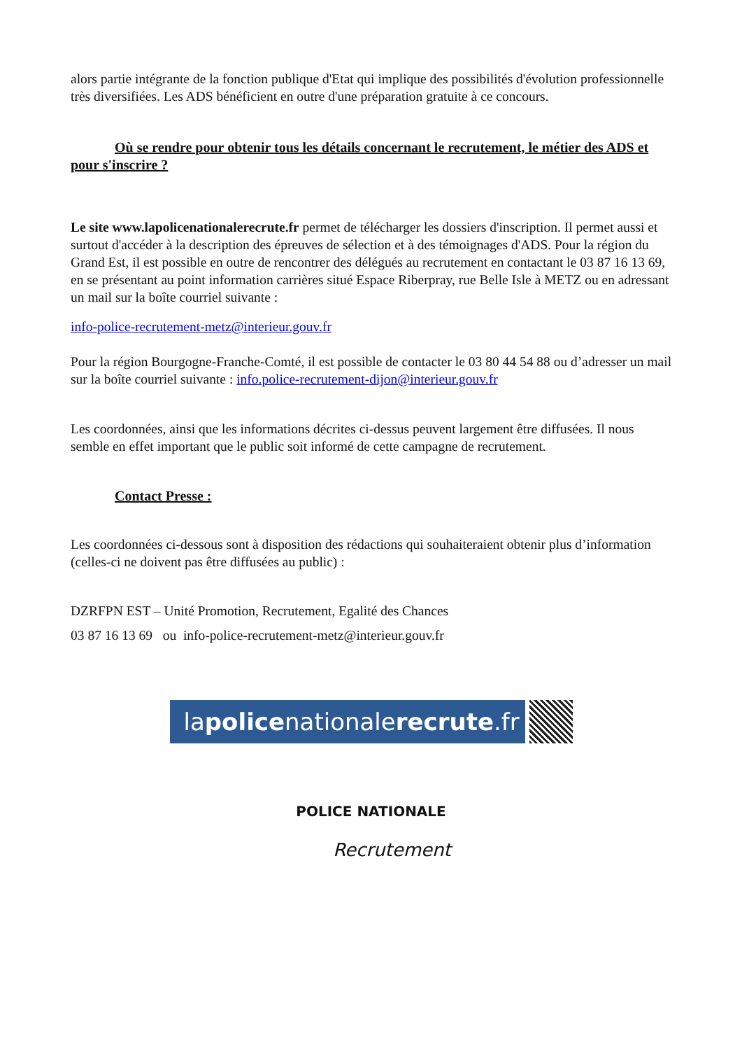alors partie intégrante de la fonction publique d'Etat qui implique des possibilités d'évolution professionnelle très diversifiées. Les ADS bénéficient en outre d'une préparation gratuite à ce concours.
Où se rendre pour obtenir tous les détails concernant le recrutement, le métier des ADS et pour s'inscrire ?
Le site www.lapolicenationalerecrute.fr permet de télécharger les dossiers d'inscription. Il permet aussi et surtout d'accéder à la description des épreuves de sélection et à des témoignages d'ADS. Pour la région du Grand Est, il est possible en outre de rencontrer des délégués au recrutement en contactant le 03 87 16 13 69, en se présentant au point information carrières situé Espace Riberpray, rue Belle Isle à METZ ou en adressant un mail sur la boîte courriel suivante :
info-police-recrutement-metz@interieur.gouv.fr
Pour la région Bourgogne-Franche-Comté, il est possible de contacter le 03 80 44 54 88 ou d’adresser un mail sur la boîte courriel suivante : info.police-recrutement-dijon@interieur.gouv.fr
Les coordonnées, ainsi que les informations décrites ci-dessus peuvent largement être diffusées. Il nous semble en effet important que le public soit informé de cette campagne de recrutement.
Contact Presse :
Les coordonnées ci-dessous sont à disposition des rédactions qui souhaiteraient obtenir plus d’information (celles-ci ne doivent pas être diffusées au public) :
DZRFPN EST – Unité Promotion, Recrutement, Egalité des Chances
03 87 16 13 69 ou info-police-recrutement-metz@interieur.gouv.fr
la police nationale recrute.fr
POLICE NATIONALE
Recrutement